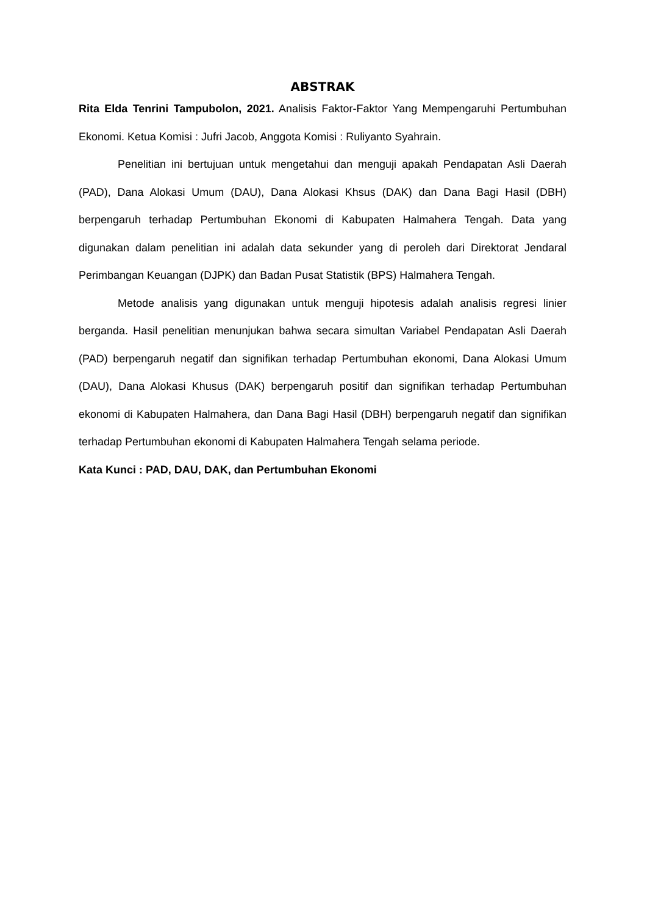ABSTRAK
Rita Elda Tenrini Tampubolon, 2021. Analisis Faktor-Faktor Yang Mempengaruhi Pertumbuhan Ekonomi. Ketua Komisi : Jufri Jacob, Anggota Komisi : Ruliyanto Syahrain.
Penelitian ini bertujuan untuk mengetahui dan menguji apakah Pendapatan Asli Daerah (PAD), Dana Alokasi Umum (DAU), Dana Alokasi Khsus (DAK) dan Dana Bagi Hasil (DBH) berpengaruh terhadap Pertumbuhan Ekonomi di Kabupaten Halmahera Tengah. Data yang digunakan dalam penelitian ini adalah data sekunder yang di peroleh dari Direktorat Jendaral Perimbangan Keuangan (DJPK) dan Badan Pusat Statistik (BPS) Halmahera Tengah.
Metode analisis yang digunakan untuk menguji hipotesis adalah analisis regresi linier berganda. Hasil penelitian menunjukan bahwa secara simultan Variabel Pendapatan Asli Daerah (PAD) berpengaruh negatif dan signifikan terhadap Pertumbuhan ekonomi, Dana Alokasi Umum (DAU), Dana Alokasi Khusus (DAK) berpengaruh positif dan signifikan terhadap Pertumbuhan ekonomi di Kabupaten Halmahera, dan Dana Bagi Hasil (DBH) berpengaruh negatif dan signifikan terhadap Pertumbuhan ekonomi di Kabupaten Halmahera Tengah selama periode.
Kata Kunci : PAD, DAU, DAK, dan Pertumbuhan Ekonomi